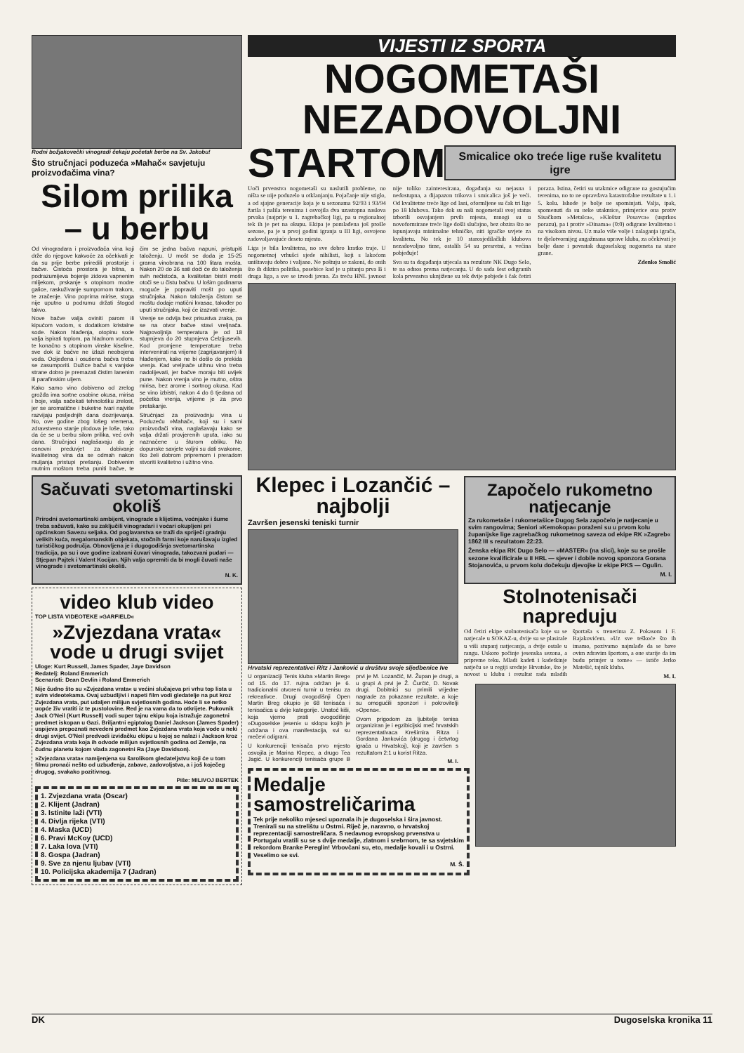Rodni božjakovečki vinogradi čekaju početak berbe na Sv. Jakobu!
Što stručnjaci poduzeća »Mahač« savjetuju proizvođačima vina?
Silom prilika – u berbu
Od vinogradara i proizvođača vina koji drže do njegove kakvoće za očekivati je da su prije berbe priredili prostorije i bačve. Čistoća prostora je bitna, a podrazumijeva bojenje zidova vapnenim mlijekom, prskanje s otopinom modre galice, raskuživanje sumpornom trakom, te zračenje. Vino poprima mirise, stoga nije uputno u podrumu držati štogod takvo.
Nove bačve valja oviniti parom ili kipućom vodom, s dodatkom kristalne sode. Nakon hlađenja, otopinu sode valja ispirati toplom, pa hladnom vodom, te konačno s otopinom vinske kiseline, sve dok iz bačve ne izlazi neobojena voda. Ocijeđena i osušena bačva treba se zasumporiti. Dužice bačvi s vanjske strane dobro je premazati čistim lanenim ili parafinskim uljem.
Kako samo vino dobiveno od zrelog grožđa ima sortne osobine okusa, mirisa i boje, valja sačekati tehnološku zrelost, jer se aromatične i buketne tvari najviše razvijaju posljednjih dana dozrijevanja. No, ove godine zbog lošeg vremena, zdravstveno stanje plodova je loše, tako da će se u berbu silom prilika, već ovih dana. Stručnjaci naglašavaju da je osnovni preduvjet za dobivanje kvalitetnog vina da se odmah nakon muljanja pristupi prešanju. Dobivenim mutnim moštom treba puniti bačve, te čim se jedna bačva napuni, pristupiti taloženju. U mošt se doda je 15-25 grama vinobrana na 100 litara mošta. Nakon 20 do 36 sati doći će do taloženja svih nečistoća, a kvalitetan bistri mošt otoči se u čistu bačvu. U lošim godinama moguće je popraviti mošt po uputi stručnjaka. Nakon taloženja čistom se moštu dodaje matični kvasac, također po uputi stručnjaka, koji će izazvati vrenje.
Vrenje se odvija bez prisustva zraka, pa se na otvor bačve stavi vrelјnača. Najpovoljnija temperatura je od 18 stupnjeva do 20 stupnjeva Celzijusevih. Kod promjene temperature treba intervenirati na vrijeme (zagrijavanjem) ili hlađenjem, kako ne bi došlo do prekida vrenja. Kad vreljnače utihnu vino treba nadolijevati, jer bačve moraju biti uvijek pune. Nakon vrenja vino je mutno, oštra mirisa, bez arome i sortnog okusa. Kad se vino izbistri, nakon 4 do 6 tjedana od početka vrenja, vrijeme je za prvo pretakanje.
Stručnjaci za proizvodnju vina u Poduzeću »Mahač«, koji su i sami proizvođači vina, naglašavaju kako se valja držati provjerenih uputa, iako su naznačene u šturom obliku. No dopunske savjete voljni su dati svakome, tko želi dobrom pripremom i preradom stvoriti kvalitetno i užitno vino.
Sačuvati svetomartinski okoliš
Prirodni svetomartinski ambijent, vinograde s klijetima, voćnjake i šume treba sačuvati, kako su zaključili vinogradari i voćari okupljeni pri općinskom Savezu seljaka. Od poglavarstva se traži da spriječi gradnju velikih kuća, megalomanskih objekata, stočnih farmi koje narušavaju izgled turističkog područja. Obnovljena je i dugogodišnja svetomartinska tradicija, pa su i ove godine izabrani čuvari vinograda, takozvani pudari — Stjepan Pajtek i Valent Kocijan. Njih valja opremiti da bi mogli čuvati naše vinograde i svetomartinski okoliš.
N. K.
video klub video
TOP LISTA VIDEOTEKE »GARFIELD«
»Zvjezdana vrata« vode u drugi svijet
Uloge: Kurt Russell, James Spader, Jaye Davidson
Redatelj: Roland Emmerich
Scenaristi: Dean Devlin i Roland Emmerich
Nije čudno što su »Zvjezdana vrata« u većini slučajeva pri vrhu top lista u svim videotekama. Ovaj uzbudljivi i napeti film vodi gledatelje na put kroz Zvjezdana vrata, put udaljen milijun svjetlosnih godina. Hoće li se netko uopće živ vratiti iz te pustolovine. Red je na vama da to otkrijete. Pukovnik Jack O'Neil (Kurt Russell) vodi super tajnu ekipu koja istražuje zagonetni predmet iskopan u Gazi. Briljantni egiptolog Daniel Jackson (James Spader) uspijeva prepoznati nevedeni predmet kao Zvjezdana vrata koja vode u neki drugi svijet. O'Neil predvodi izviđačku ekipu u kojoj se nalazi i Jackson kroz Zvjezdana vrata koja ih odvode milijun svjetlosnih godina od Zemlje, na čudnu planetu kojom vlada zagonetni Ra (Jaye Davidson).
»Zvjezdana vrata« namijenjena su šarolikom gledateljstvu koji će u tom filmu pronaći nešto od uzbuđenja, zabave, zadovoljstva, a i još koječeg drugog, svakako pozitivnog.
Piše: MILIVOJ BERTEK
1. Zvjezdana vrata (Oscar)
2. Klijent (Jadran)
3. Istinite laži (VTI)
4. Divlja rijeka (VTI)
4. Maska (UCD)
6. Pravi McKoy (UCD)
7. Laka lova (VTI)
8. Gospa (Jadran)
9. Sve za njenu ljubav (VTI)
10. Policijska akademija 7 (Jadran)
VIJESTI IZ SPORTA
NOGOMETAŠI NEZADOVOLJNI
STARTOM
Smicalice oko treće lige ruše kvalitetu igre
Uoči prvenstva nogometaši su naslutili probleme, no ništa se nije poduzelo u otklanjanju. Pojačanje nije stiglo, a od sjajne generacije koja je u sezonama 92/93 i 93/94 žarila i palila terenima i osvojila dva uzastopna naslova prvaka (najprije u 1. zagrebačkoj ligi, pa u regionalnoj tek ih je pet na okupu. Ekipa je pomlađena još prošle sezone, pa je u prvoj godini igranja u III ligi, osvojeno zadovoljavajuće deseto mjesto.
Liga je bila kvalitetna, no sve dobro kratko traje. U nogometnoj vrhušci sjede nihilisti, koji s lakoćom uništavaju dobro i valjano. Ne poštuju se zakoni, do onih što ih diktira politika, posebice kad je u pitanju prva B i druga liga, a sve se izvodi javno. Za treću HNL javnost nije toliko zainteresirana, događanja su nejasna i nedostupna, a dijapazon trikova i smicalica još je veći. Od kvalitetne treće lige od lani, oformljene su čak tri lige po 18 klubova. Tako dok su naši nogometaši svoj status izborili osvajanjem prvih mjesta, mnogi su u novoformirane treće lige došli slučajno, bez obzira što ne ispunjavaju minimalne tehničke, niti igračke uvjete za kvalitetu. No tek je 10 starosjedilačkih klubova nezadovoljno time, ostalih 54 su presretni, a većina pobjeđuje!
Sva su ta događanja utjecala na rezultate NK Dugo Selo, te na odnos prema natjecanju. U do sada šest odigranih kola prvenstva uknjižene su tek dvije pobjede i čak četiri poraza. Istina, četiri su utakmice odigrane na gostujućim terenima, no to ne opravdava katastrofalne rezultate u 1. i 5. kolu. Ishode je bolje ne spominjati. Valja, ipak, spomenuti da su neke utakmice, primjerice ona protiv Sisačkom »Metalca«, »Kloštar Posavca« (usprkos porazu), pa i protiv »Dinama« (0:0) odigrane kvalitetno i na visokom nivou. Uz malo više volje i zalaganja igrača, te djelotvornijeg angažmana uprave kluba, za očekivati je bolje dane i povratak dugoselskog nogometa na stare grane.
Zdenko Smolić
Klepec i Lozančić – najbolji
Završen jesenski teniski turnir
Hrvatski reprezentativci Ritz i Janković u društvu svoje sljedbenice Ive
U organizaciji Tenis kluba »Martin Breg« od 15. do 17. rujna održan je 6. tradicionalni otvoreni turnir u tenisu za rekreativce. Drugi ovogodišnji Open Martin Breg okupio je 68 tenisača i tenisačica u dvije kategorije. Unatoč kiši, koja vjerno prati ovogodišnje »Dugoselske jeseni« u sklopu kojih je održana i ova manifestacija, svi su mečevi odigrani.
U konkurenciji tenisača prvo mjesto osvojila je Marina Klepec, a drugo Tea Jagić. U konkurenciji tenisača grupe B prvi je M. Lozančić, M. Župan je drugi, a u grupi A prvi je Ž. Čurčić, D. Novak drugi. Dobitnici su primili vrijedne nagrade za pokazane rezultate, a koje su omogućili sponzori i pokrovitelji »Opena«.
Ovom prigodom za ljubitelje tenisa organiziran je i egzibicijski meč hrvatskih reprezentativaca Krešimira Ritza i Gordana Jankovića (drugog i četvrtog igrača u Hrvatskoj), koji je završen s rezultatom 2:1 u korist Ritza.
M. I.
Započelo rukometno natjecanje
Za rukometaše i rukometašice Dugog Sela započelo je natjecanje u svim rangovima; Seniori »Kemokopa« poraženi su u prvom kolu županijske lige zagrebačkog rukometnog saveza od ekipe RK »Zagreb« 1862 III s rezultatom 22:23.
Ženska ekipa RK Dugo Selo — »MASTER« (na slici), koje su se prošle sezone kvalificirale u II HRL — sjever i dobile novog sponzora Gorana Stojanovića, u prvom kolu dočekuju djevojke iz ekipe PKS — Ogulin.
M. I.
Stolnotenisači napreduju
Od četiri ekipe stolnotenisača koje su se natjecale u SOKAZ-u, dvije su se plasirale u viši stupanj natjecanja, a dvije ostale u rangu. Uskoro počinje jesenska sezona, a pripreme teku. Mladi kadeti i kadetkinje natječu se u regiji srednje Hrvatske, što je novost u klubu i rezultat rada mladih športaša s trenerima Z. Pokasom i F. Rajakovićem. »Uz sve teškoće što ih imamo, pozivamo najmlađe da se bave ovim zdravim športom, a one starije da im budu primjer u tome« — ističe Jerko Matešić, tajnik kluba.
M. I.
Medalje samostreličarima
Tek prije nekoliko mjeseci upoznala ih je dugoselska i šira javnost. Trenirali su na strelištu u Ostrni. Riječ je, naravno, o hrvatskoj reprezentaciji samostreličara. S nedavnog evropskog prvenstva u Portugalu vratili su se s dvije medalje, zlatnom i srebrnom, te sa svjetskim rekordom Branke Pereglin! Vrbovčani su, eto, medalje kovali i u Ostrni. Veselimo se svi.
M. Š.
DK Dugoselska kronika 11